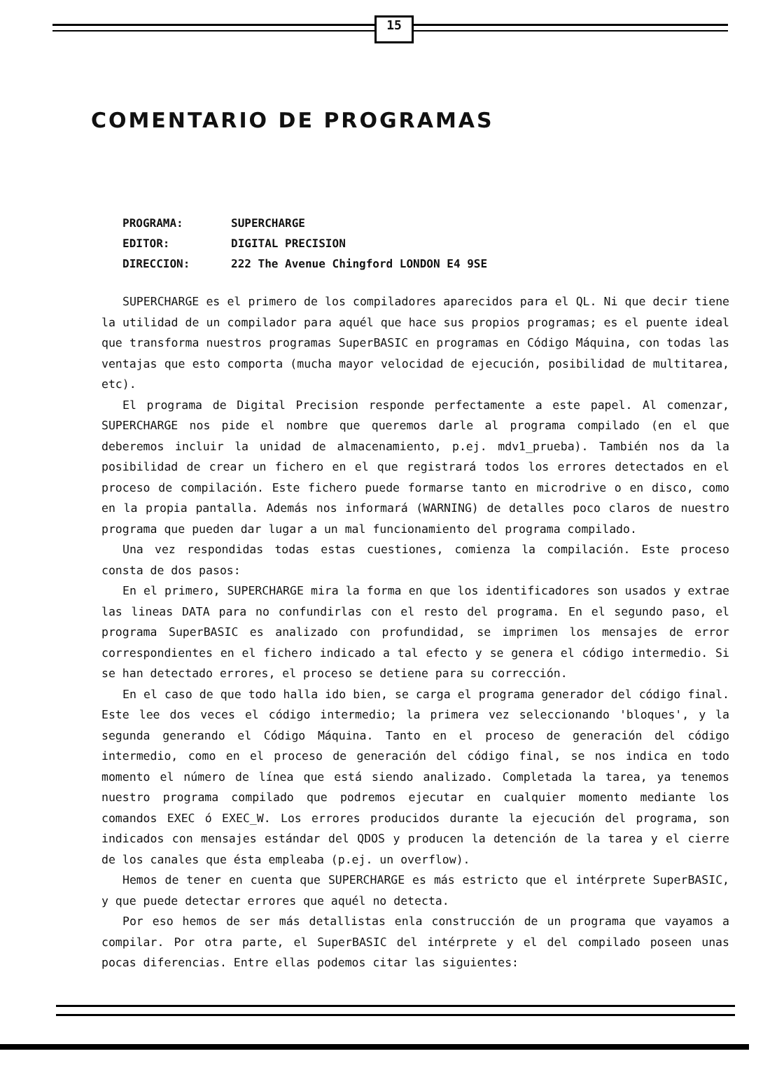15
COMENTARIO DE PROGRAMAS
PROGRAMA: SUPERCHARGE
EDITOR: DIGITAL PRECISION
DIRECCION: 222 The Avenue Chingford LONDON E4 9SE
SUPERCHARGE es el primero de los compiladores aparecidos para el QL. Ni que decir tiene la utilidad de un compilador para aquél que hace sus propios programas; es el puente ideal que transforma nuestros programas SuperBASIC en programas en Código Máquina, con todas las ventajas que esto comporta (mucha mayor velocidad de ejecución, posibilidad de multitarea, etc).
El programa de Digital Precision responde perfectamente a este papel. Al comenzar, SUPERCHARGE nos pide el nombre que queremos darle al programa compilado (en el que deberemos incluir la unidad de almacenamiento, p.ej. mdv1_prueba). También nos da la posibilidad de crear un fichero en el que registrará todos los errores detectados en el proceso de compilación. Este fichero puede formarse tanto en microdrive o en disco, como en la propia pantalla. Además nos informará (WARNING) de detalles poco claros de nuestro programa que pueden dar lugar a un mal funcionamiento del programa compilado.
Una vez respondidas todas estas cuestiones, comienza la compilación. Este proceso consta de dos pasos:
En el primero, SUPERCHARGE mira la forma en que los identificadores son usados y extrae las lineas DATA para no confundirlas con el resto del programa. En el segundo paso, el programa SuperBASIC es analizado con profundidad, se imprimen los mensajes de error correspondientes en el fichero indicado a tal efecto y se genera el código intermedio. Si se han detectado errores, el proceso se detiene para su corrección.
En el caso de que todo halla ido bien, se carga el programa generador del código final. Este lee dos veces el código intermedio; la primera vez seleccionando 'bloques', y la segunda generando el Código Máquina. Tanto en el proceso de generación del código intermedio, como en el proceso de generación del código final, se nos indica en todo momento el número de línea que está siendo analizado. Completada la tarea, ya tenemos nuestro programa compilado que podremos ejecutar en cualquier momento mediante los comandos EXEC ó EXEC_W. Los errores producidos durante la ejecución del programa, son indicados con mensajes estándar del QDOS y producen la detención de la tarea y el cierre de los canales que ésta empleaba (p.ej. un overflow).
Hemos de tener en cuenta que SUPERCHARGE es más estricto que el intérprete SuperBASIC, y que puede detectar errores que aquél no detecta.
Por eso hemos de ser más detallistas enla construcción de un programa que vayamos a compilar. Por otra parte, el SuperBASIC del intérprete y el del compilado poseen unas pocas diferencias. Entre ellas podemos citar las siguientes: